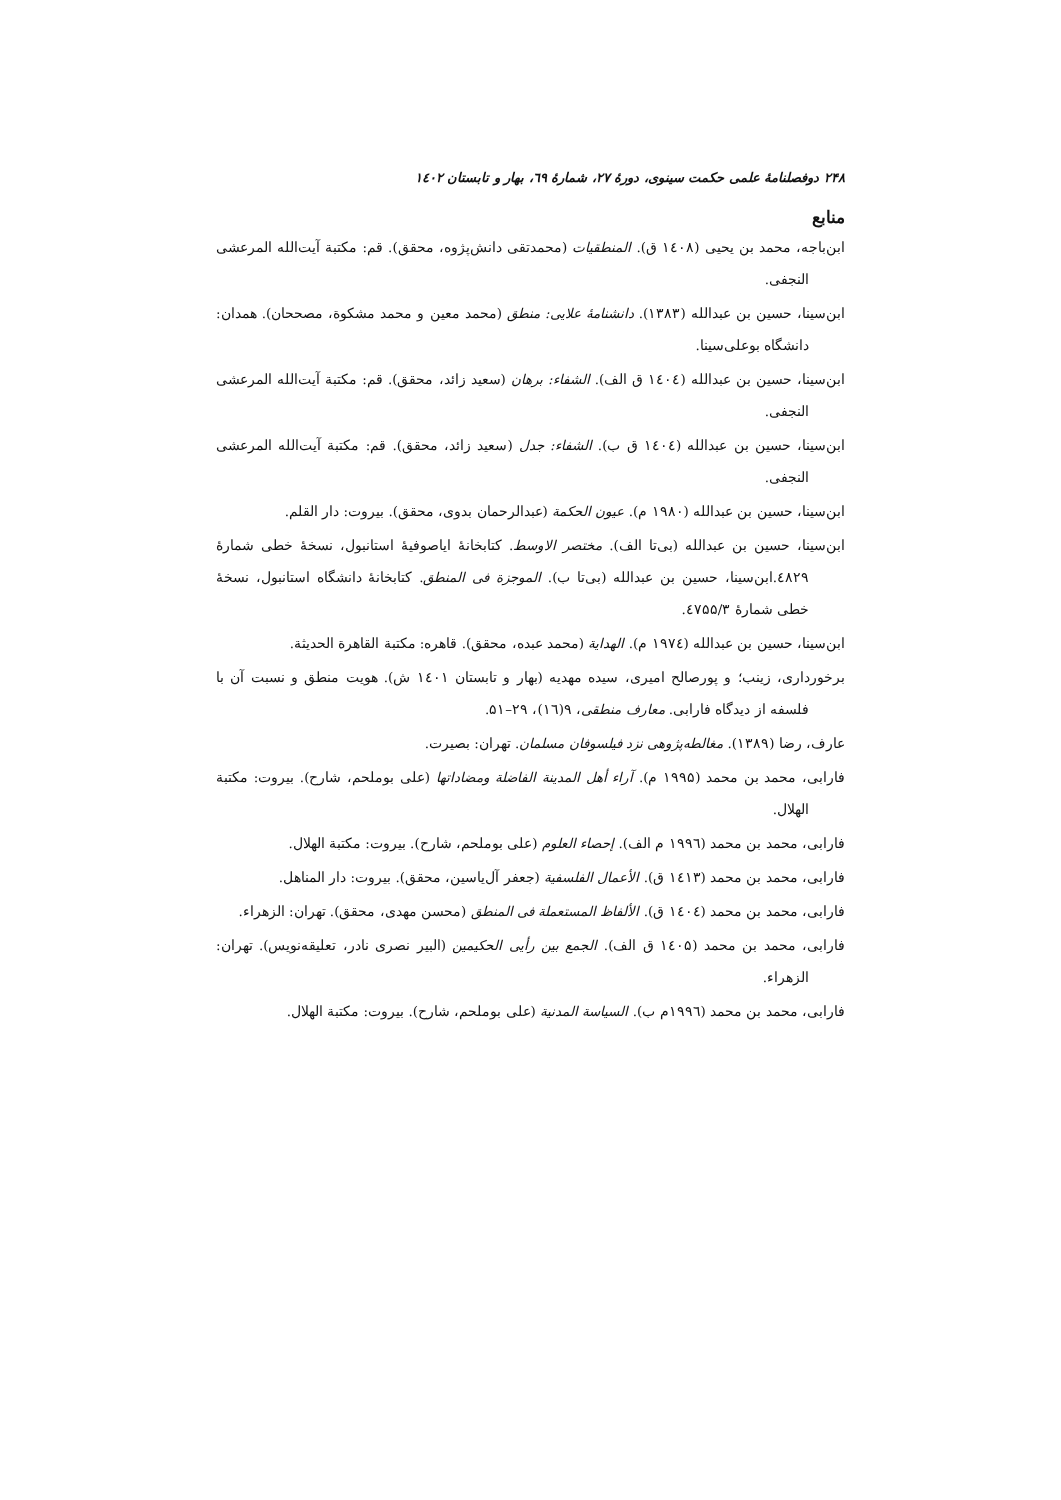۲۴۸ دوفصلنامهٔ علمی حکمت سینوی، دورهٔ ۲۷، شمارهٔ ٦۹، بهار و تابستان ۱٤۰۲
منابع
ابن‌باجه، محمد بن یحیی (۱٤۰۸ ق). المنطقیات (محمدتقی دانش‌پژوه، محقق). قم: مکتبة آیت‌الله المرعشی النجفی.
ابن‌سینا، حسین بن عبدالله (۱۳۸۳). دانشنامهٔ علایی: منطق (محمد معین و محمد مشکوة، مصححان). همدان: دانشگاه بوعلی‌سینا.
ابن‌سینا، حسین بن عبدالله (۱٤۰٤ ق الف). الشفاء: برهان (سعید زائد، محقق). قم: مکتبة آیت‌الله المرعشی النجفی.
ابن‌سینا، حسین بن عبدالله (۱٤۰٤ ق ب). الشفاء: جدل (سعید زائد، محقق). قم: مکتبة آیت‌الله المرعشی النجفی.
ابن‌سینا، حسین بن عبدالله (۱۹۸۰ م). عیون الحکمة (عبدالرحمان بدوی، محقق). بیروت: دار القلم.
ابن‌سینا، حسین بن عبدالله (بی‌تا الف). مختصر الاوسط. کتابخانهٔ ایاصوفیهٔ استانبول، نسخهٔ خطی شمارهٔ ٤۸۲۹.ابن‌سینا، حسین بن عبدالله (بی‌تا ب). الموجزة فی المنطق. کتابخانهٔ دانشگاه استانبول، نسخهٔ خطی شمارهٔ ٤۷۵۵/۳.
ابن‌سینا، حسین بن عبدالله (۱۹۷٤ م). الهدایة (محمد عبده، محقق). قاهره: مکتبة القاهرة الحدیثة.
برخورداری، زینب؛ و پورصالح امیری، سیده مهدیه (بهار و تابستان ۱٤۰۱ ش). هویت منطق و نسبت آن با فلسفه از دیدگاه فارابی. معارف منطقی، ۹(۱٦)، ۲۹–۵۱.
عارف، رضا (۱۳۸۹). مغالطه‌پژوهی نزد فیلسوفان مسلمان. تهران: بصیرت.
فارابی، محمد بن محمد (۱۹۹۵ م). آراء أهل المدینة الفاضلة ومضاداتها (علی بوملحم، شارح). بیروت: مکتبة الهلال.
فارابی، محمد بن محمد (۱۹۹٦ م الف). إحصاء العلوم (علی بوملحم، شارح). بیروت: مکتبة الهلال.
فارابی، محمد بن محمد (۱٤۱۳ ق). الأعمال الفلسفیة (جعفر آل‌یاسین، محقق). بیروت: دار المناهل.
فارابی، محمد بن محمد (۱٤۰٤ ق). الألفاظ المستعملة فی المنطق (محسن مهدی، محقق). تهران: الزهراء.
فارابی، محمد بن محمد (۱٤۰۵ ق الف). الجمع بین رأیی الحکیمین (البیر نصری نادر، تعلیقه‌نویس). تهران: الزهراء.
فارابی، محمد بن محمد (۱۹۹٦م ب). السیاسة المدنیة (علی بوملحم، شارح). بیروت: مکتبة الهلال.